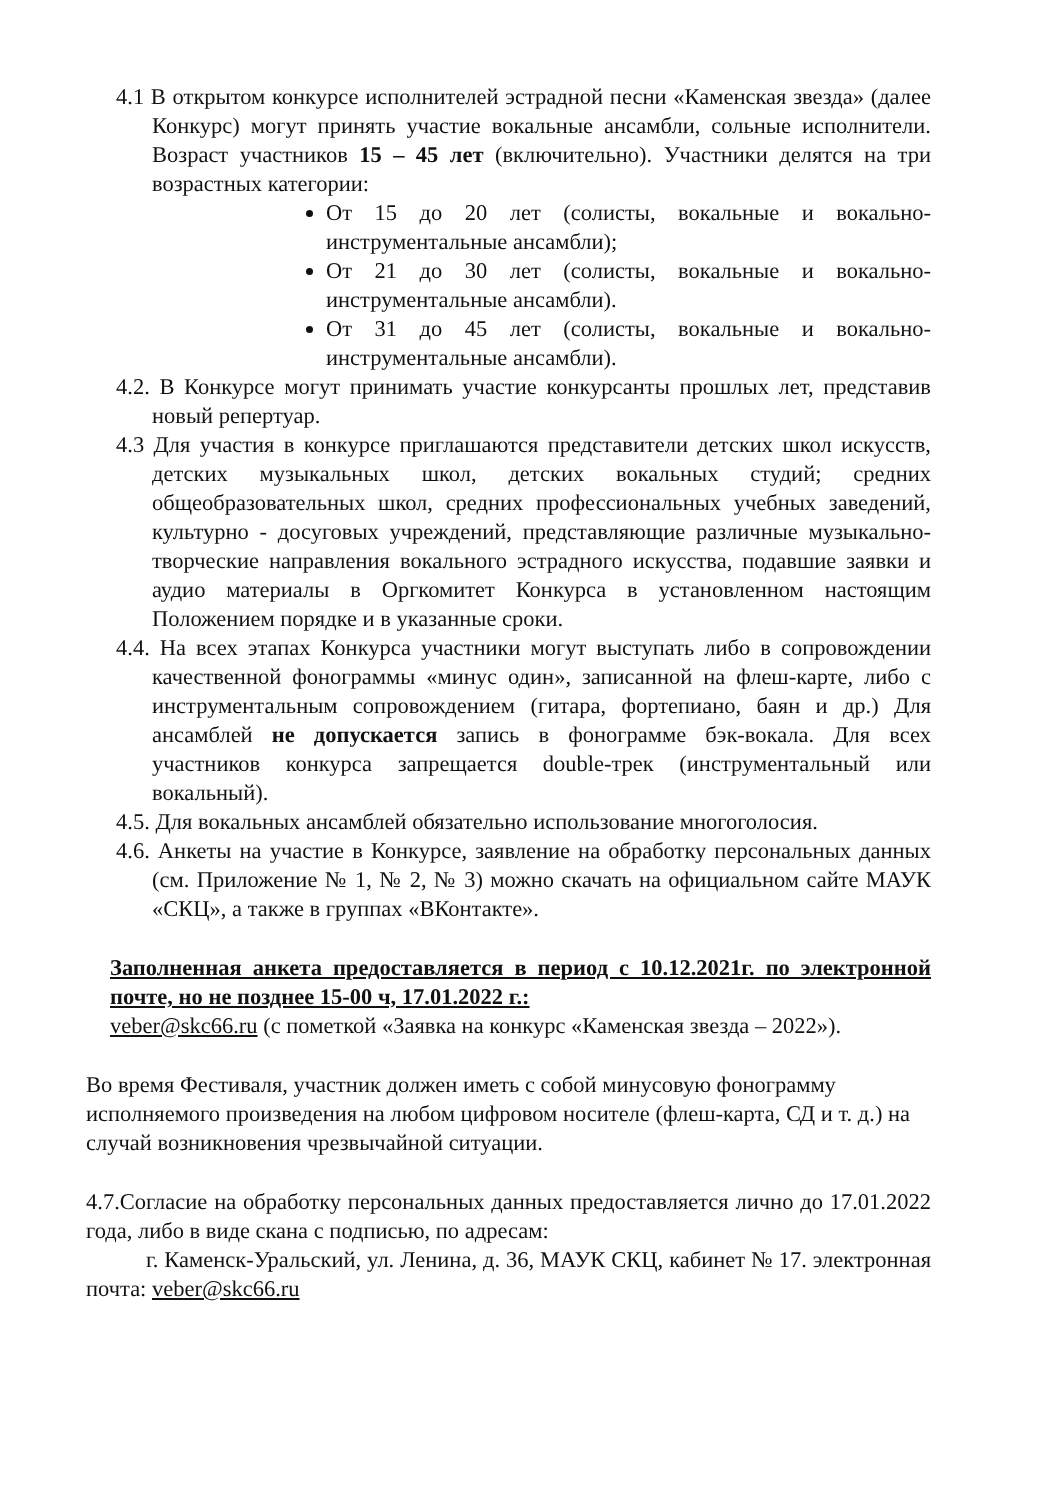4.1 В открытом конкурсе исполнителей эстрадной песни «Каменская звезда» (далее Конкурс) могут принять участие вокальные ансамбли, сольные исполнители. Возраст участников 15 – 45 лет (включительно). Участники делятся на три возрастных категории:
От 15 до 20 лет (солисты, вокальные и вокально-инструментальные ансамбли);
От 21 до 30 лет (солисты, вокальные и вокально-инструментальные ансамбли).
От 31 до 45 лет (солисты, вокальные и вокально-инструментальные ансамбли).
4.2. В Конкурсе могут принимать участие конкурсанты прошлых лет, представив новый репертуар.
4.3 Для участия в конкурсе приглашаются представители детских школ искусств, детских музыкальных школ, детских вокальных студий; средних общеобразовательных школ, средних профессиональных учебных заведений, культурно - досуговых учреждений, представляющие различные музыкально-творческие направления вокального эстрадного искусства, подавшие заявки и аудио материалы в Оргкомитет Конкурса в установленном настоящим Положением порядке и в указанные сроки.
4.4. На всех этапах Конкурса участники могут выступать либо в сопровождении качественной фонограммы «минус один», записанной на флеш-карте, либо с инструментальным сопровождением (гитара, фортепиано, баян и др.) Для ансамблей не допускается запись в фонограмме бэк-вокала. Для всех участников конкурса запрещается double-трек (инструментальный или вокальный).
4.5. Для вокальных ансамблей обязательно использование многоголосия.
4.6. Анкеты на участие в Конкурсе, заявление на обработку персональных данных (см. Приложение № 1, № 2, № 3) можно скачать на официальном сайте МАУК «СКЦ», а также в группах «ВКонтакте».
Заполненная анкета предоставляется в период с 10.12.2021г. по электронной почте, но не позднее 15-00 ч, 17.01.2022 г.:
veber@skc66.ru (с пометкой «Заявка на конкурс «Каменская звезда – 2022»).
Во время Фестиваля, участник должен иметь с собой минусовую фонограмму исполняемого произведения на любом цифровом носителе (флеш-карта, СД и т. д.) на случай возникновения чрезвычайной ситуации.
4.7.Согласие на обработку персональных данных предоставляется лично до 17.01.2022 года, либо в виде скана с подписью, по адресам:
г. Каменск-Уральский, ул. Ленина, д. 36, МАУК СКЦ, кабинет № 17. электронная почта: veber@skc66.ru